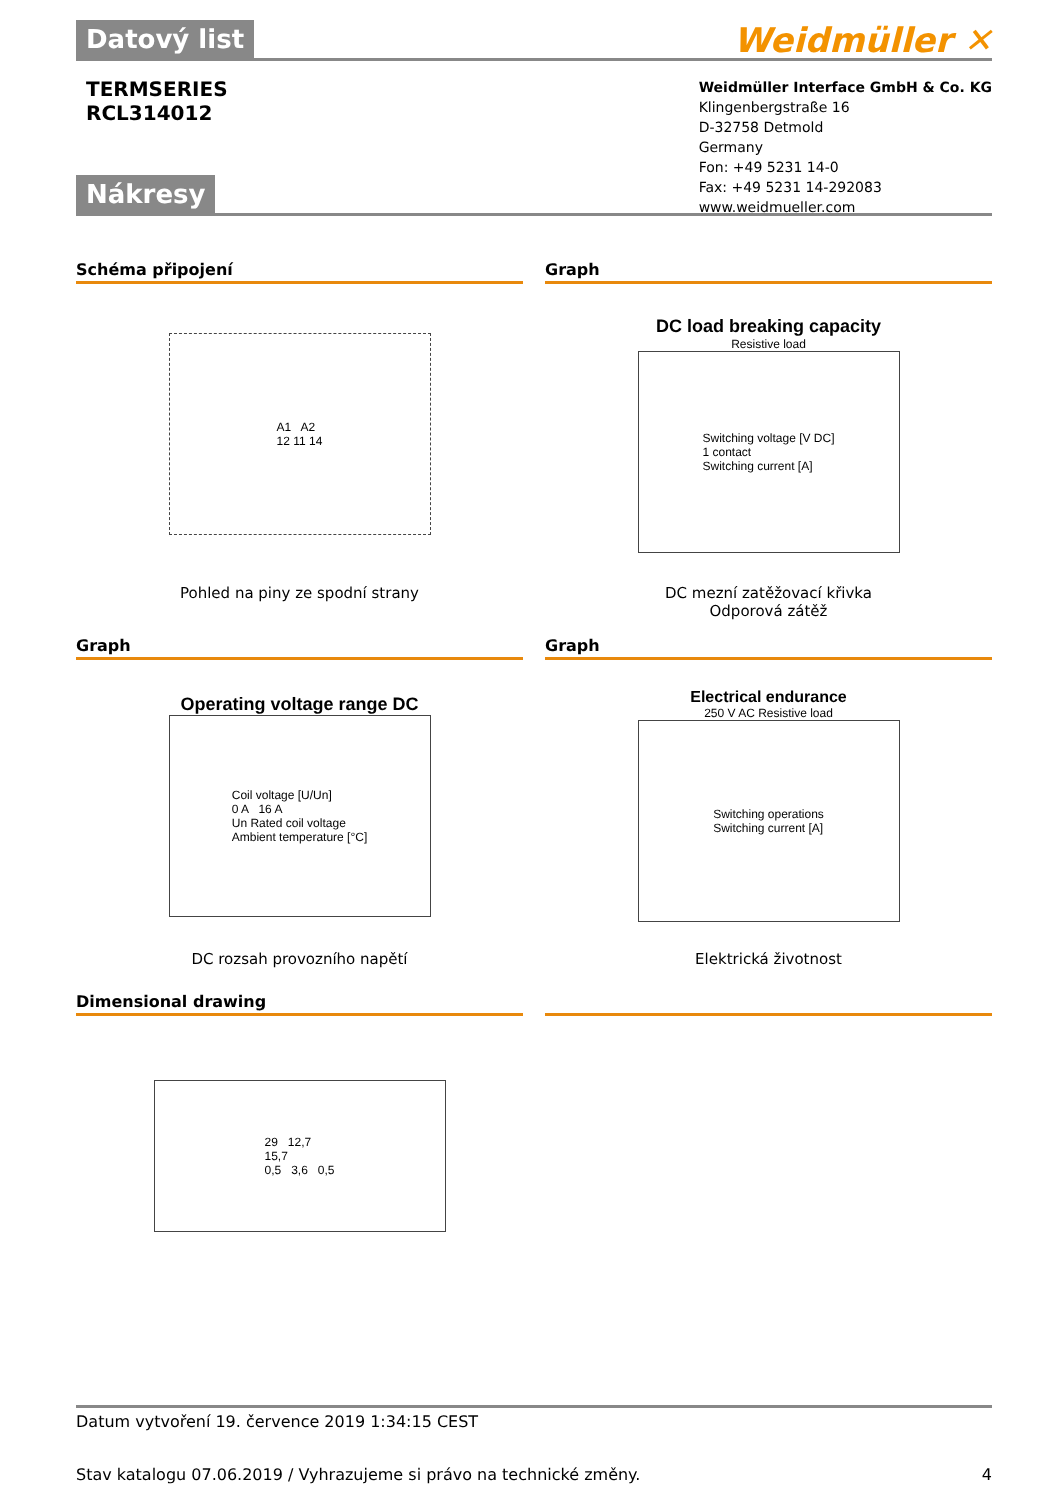Datový list Weidmüller ✕
TERMSERIES
RCL314012
Weidmüller Interface GmbH & Co. KG
Klingenbergstraße 16
D-32758 Detmold
Germany
Fon: +49 5231 14-0
Fax: +49 5231 14-292083
www.weidmueller.com
Nákresy
Schéma připojení
A1 A2
12 11 14
Pohled na piny ze spodní strany
Graph
DC load breaking capacity
Resistive load
Switching voltage [V DC]
1 contact
Switching current [A]
DC mezní zatěžovací křivka
Odporová zátěž
Graph
Operating voltage range DC
Coil voltage [U/Un]
0 A 16 A
Un Rated coil voltage
Ambient temperature [°C]
DC rozsah provozního napětí
Graph
Electrical endurance
250 V AC Resistive load
Switching operations
Switching current [A]
Elektrická životnost
Dimensional drawing
29 12,7
15,7
0,5 3,6 0,5
Datum vytvoření 19. července 2019 1:34:15 CEST
Stav katalogu 07.06.2019 / Vyhrazujeme si právo na technické změny. 4